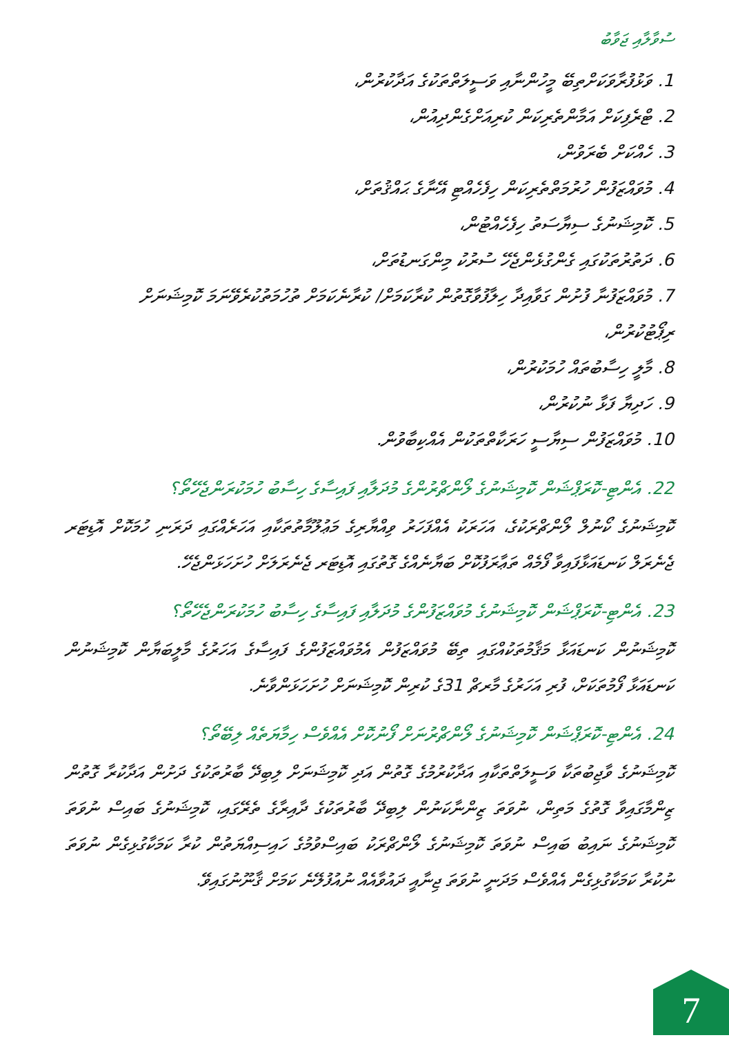ސުވާލާއި ޖަވާބު
1. ވަޅުފުރާވަކަށްތިބޭ މީހުންނާއި ވަސީލަތްތަކުގެ އަދާކުރުން،
2. ޓްރެފިކަށް އަމާންތެރިކަން ކުރިއަށްގެންދިއުން،
3. ހެއްކަށް ބެރަވުން،
4. މުވައްޒަފުން ހުރުމަތްތެރިކަން ހިފެހެއްޓި އޭނާގެ ޙައްޤުތަށް،
5. ކޮމިޝަނުގެ ސިޔާސަތު ހިފެހެއްޓުން،
6. ދަތުރުތަކުގައި ގެންގުޅެންޖެހޭ ސުރުކު މިންގަނޑުތަށް،
7. މުވައްޒަފުނާ ފުށުން ގަވާއިދާ ހިލާފުވާގޮތުން ކުރާކަމަށް/ ކުރާނެކަމަށް ތުހުމަތުކުރެވޭނަމަ ކޮމިޝަނަށް ރިޕޯޓުކުރުން،
8. މާލީ ހިސާބުތައް ހުމަކުރުން،
9. ހަދިޔާ ފަޅާ ނުކުރުން،
10. މުވައްޒަފުން ސިޔާސީ ހަރަކާތްތަކުން އެއްކިބާވުން.
22. އެންޓި-ކޮރަޕްޝަން ކޮމިޝަނުގެ ލޯންޗްރުންގެ މުދަލާއި ފައިސާގެ ހިސާބު ހުމަކުރަންޖެހޭތޯ؟
ކޮމިޝަނުގެ ކޯނުލް ލޯންޗްރަކުގެ، އަހަރަކު އެއްފަހަރު ވިއްޔާރިގެ މަޢުލޫމާތުތަކާއި އަހަރެއްގައި ދަރަނި ހުމަކޮށް އޮޑިޓަރ ޖެނެރަލް ކަނޑައަޅާފައިވާ ފޯމެއް ތަޢާރަފުކޮށް ބަޔާނެއްގެ ގޮތުގައި އޮޑިޓަރ ޖެނެރަލަށް ހުށަހަޅަންޖެހޭ.
23. އެންޓި-ކޮރަޕްޝަން ކޮމިޝަނުގެ މުވައްޒަފުންގެ މުދަލާއި ފައިސާގެ ހިސާބު ހުމަކުރަންޖެހޭތޯ؟
ކޮމިޝަނުން ކަނޑައަޅާ މަޤާމުތަކުއްގައި ތިބޭ މުވައްޒަފުން އެމުވައްޒަފުންގެ ފައިސާގެ އަހަރުގެ މާލީބަޔާން ކޮމިޝަނުން ކަނޑައަޅާ ފޯމުތަކަށް، ފުރި އަހަރުގެ މާރޗް 31ގެ ކުރިން ކޮމިޝަނަށް ހުށަހަޅަންވާނެ.
24. އެންޓި-ކޮރަޕްޝަން ކޮމިޝަނުގެ ލޯންޗްރުނަށް ފޯނުކޮށް އެއްވެސް ހިމާޔަތެއް ލިބޭތޯ؟
ކޮމިޝަނުގެ ވާޖިބުތަކާ ވަސީލަތްތަކާއި އަދާކުރުމުގެ ގޮތުން އަދި ކޮމިޝަނަށް ލިބިދޭ ބާރުތަކުގެ ދަށުން އަދާކުރާ ގޮތުން ޒިންމާގައިވާ ގޮތުގެ މަތިން، ނުވަތަ ޒިންނާކަނުން ލިބިދޭ ބާރުތަކުގެ ދާއިރާގެ ތެރޭގައި، ކޮމިޝަނުގެ ބައިސް ނުވަތަ ކޮމިޝަނުގެ ނައިބު ބައިސް ނުވަތަ ކޮމިޝަނުގެ ލޯންޗްރަކު ބައިސްވުމުގެ ހައިސިއްޔަތުން ކުރާ ކަމަކާގުޅިގެން ނުވަތަ ނުކުރާ ކަމަކާގުޅިގެން އެއްވެސް މަދަނީ ނުވަތަ ޖިނާއީ ދައުވާއެއް ނުއުފުލޭނެ ކަމަށް ޤާނޫނުގައިވޭ.
7